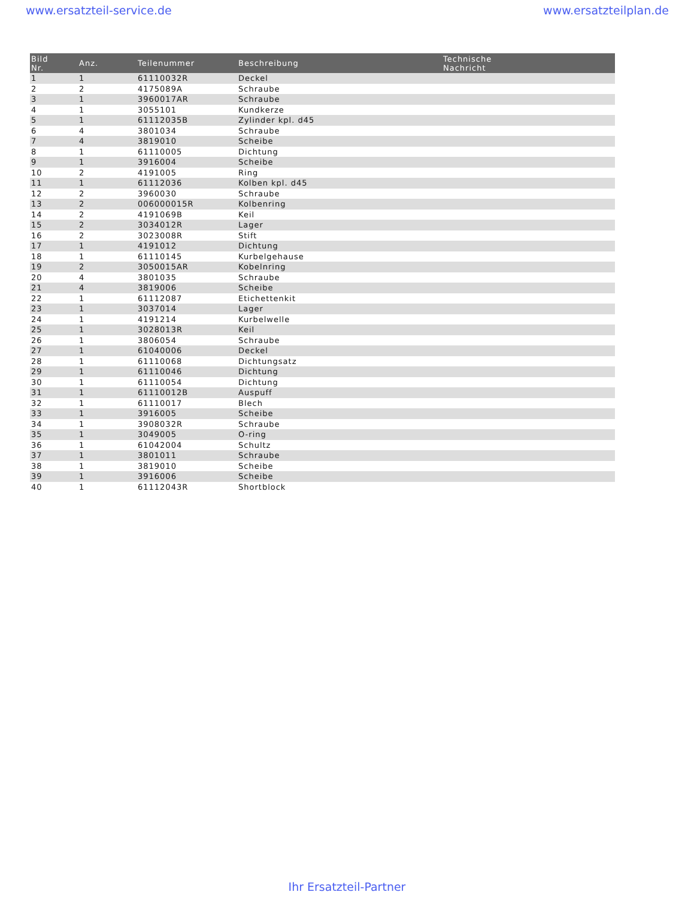www.ersatzteil-service.de www.ersatzteilplan.de
| Bild Nr. | Anz. | Teilenummer | Beschreibung | Technische Nachricht |
| --- | --- | --- | --- | --- |
| 1 | 1 | 61110032R | Deckel | |
| 2 | 2 | 4175089A | Schraube | |
| 3 | 1 | 3960017AR | Schraube | |
| 4 | 1 | 3055101 | Kundkerze | |
| 5 | 1 | 61112035B | Zylinder kpl. d45 | |
| 6 | 4 | 3801034 | Schraube | |
| 7 | 4 | 3819010 | Scheibe | |
| 8 | 1 | 61110005 | Dichtung | |
| 9 | 1 | 3916004 | Scheibe | |
| 10 | 2 | 4191005 | Ring | |
| 11 | 1 | 61112036 | Kolben kpl. d45 | |
| 12 | 2 | 3960030 | Schraube | |
| 13 | 2 | 006000015R | Kolbenring | |
| 14 | 2 | 4191069B | Keil | |
| 15 | 2 | 3034012R | Lager | |
| 16 | 2 | 3023008R | Stift | |
| 17 | 1 | 4191012 | Dichtung | |
| 18 | 1 | 61110145 | Kurbelgehause | |
| 19 | 2 | 3050015AR | Kobelnring | |
| 20 | 4 | 3801035 | Schraube | |
| 21 | 4 | 3819006 | Scheibe | |
| 22 | 1 | 61112087 | Etichettenkit | |
| 23 | 1 | 3037014 | Lager | |
| 24 | 1 | 4191214 | Kurbelwelle | |
| 25 | 1 | 3028013R | Keil | |
| 26 | 1 | 3806054 | Schraube | |
| 27 | 1 | 61040006 | Deckel | |
| 28 | 1 | 61110068 | Dichtungsatz | |
| 29 | 1 | 61110046 | Dichtung | |
| 30 | 1 | 61110054 | Dichtung | |
| 31 | 1 | 61110012B | Auspuff | |
| 32 | 1 | 61110017 | Blech | |
| 33 | 1 | 3916005 | Scheibe | |
| 34 | 1 | 3908032R | Schraube | |
| 35 | 1 | 3049005 | O-ring | |
| 36 | 1 | 61042004 | Schultz | |
| 37 | 1 | 3801011 | Schraube | |
| 38 | 1 | 3819010 | Scheibe | |
| 39 | 1 | 3916006 | Scheibe | |
| 40 | 1 | 61112043R | Shortblock | |
Ihr Ersatzteil-Partner